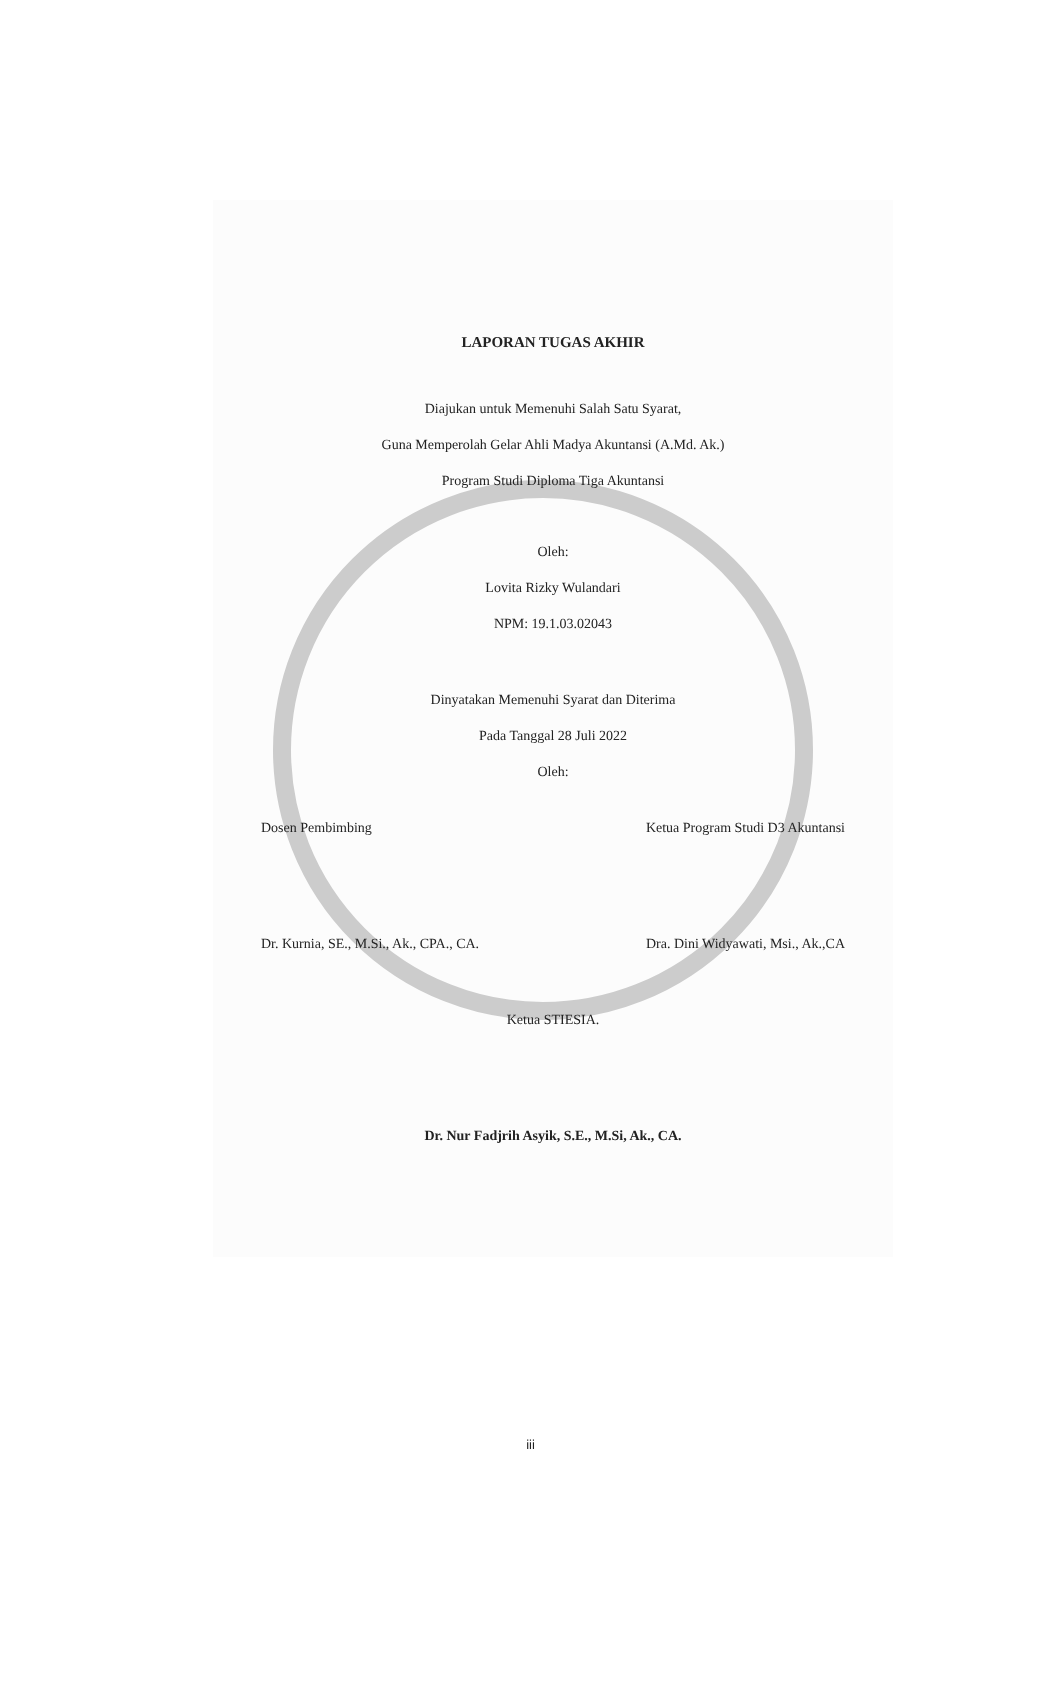LAPORAN TUGAS AKHIR
Diajukan untuk Memenuhi Salah Satu Syarat,
Guna Memperolah Gelar Ahli Madya Akuntansi (A.Md. Ak.)
Program Studi Diploma Tiga Akuntansi
Oleh:
Lovita Rizky Wulandari
NPM: 19.1.03.02043
Dinyatakan Memenuhi Syarat dan Diterima
Pada Tanggal 28 Juli 2022
Oleh:
Dosen Pembimbing
Dr. Kurnia, SE., M.Si., Ak., CPA., CA.
Ketua Program Studi D3 Akuntansi
Dra. Dini Widyawati, Msi., Ak.,CA
Ketua STIESIA.
Dr. Nur Fadjrih Asyik, S.E., M.Si, Ak., CA.
iii